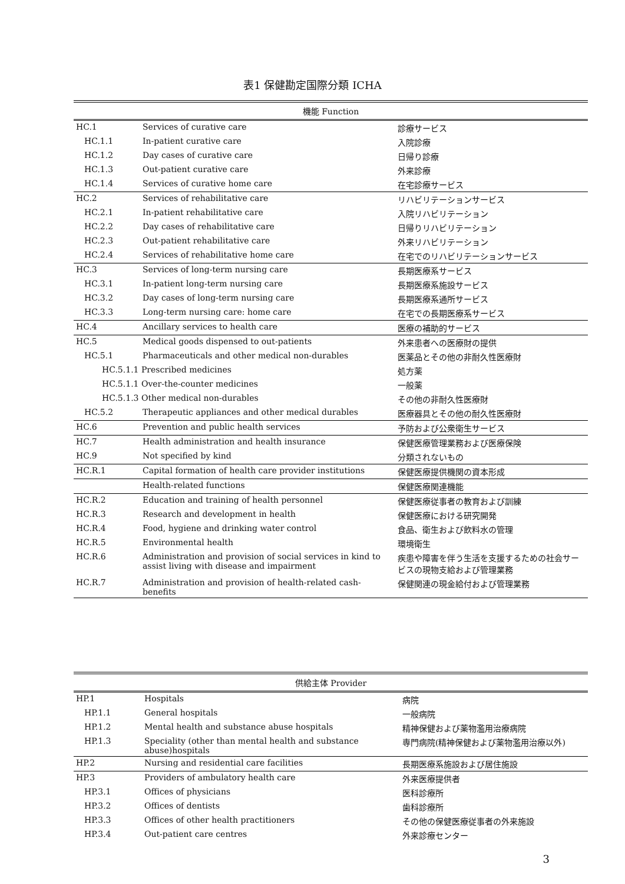表1 保健勘定国際分類 ICHA
| 機能 Function | | |
| --- | --- | --- |
| HC.1 | Services of curative care | 診療サービス |
| HC.1.1 | In-patient curative care | 入院診療 |
| HC.1.2 | Day cases of curative care | 日帰り診療 |
| HC.1.3 | Out-patient curative care | 外来診療 |
| HC.1.4 | Services of curative home care | 在宅診療サービス |
| HC.2 | Services of rehabilitative care | リハビリテーションサービス |
| HC.2.1 | In-patient rehabilitative care | 入院リハビリテーション |
| HC.2.2 | Day cases of rehabilitative care | 日帰りリハビリテーション |
| HC.2.3 | Out-patient rehabilitative care | 外来リハビリテーション |
| HC.2.4 | Services of rehabilitative home care | 在宅でのリハビリテーションサービス |
| HC.3 | Services of long-term nursing care | 長期医療系サービス |
| HC.3.1 | In-patient long-term nursing care | 長期医療系施設サービス |
| HC.3.2 | Day cases of long-term nursing care | 長期医療系通所サービス |
| HC.3.3 | Long-term nursing care: home care | 在宅での長期医療系サービス |
| HC.4 | Ancillary services to health care | 医療の補助的サービス |
| HC.5 | Medical goods dispensed to out-patients | 外来患者への医療財の提供 |
| HC.5.1 | Pharmaceuticals and other medical non-durables | 医薬品とその他の非耐久性医療財 |
| HC.5.1.1 Prescribed medicines | | 処方薬 |
| HC.5.1.1 Over-the-counter medicines | | 一般薬 |
| HC.5.1.3 Other medical non-durables | | その他の非耐久性医療財 |
| HC.5.2 | Therapeutic appliances and other medical durables | 医療器具とその他の耐久性医療財 |
| HC.6 | Prevention and public health services | 予防および公衆衛生サービス |
| HC.7 | Health administration and health insurance | 保健医療管理業務および医療保険 |
| HC.9 | Not specified by kind | 分類されないもの |
| HC.R.1 | Capital formation of health care provider institutions | 保健医療提供機関の資本形成 |
| | Health-related functions | 保健医療関連機能 |
| HC.R.2 | Education and training of health personnel | 保健医療従事者の教育および訓練 |
| HC.R.3 | Research and development in health | 保健医療における研究開発 |
| HC.R.4 | Food, hygiene and drinking water control | 食品、衛生および飲料水の管理 |
| HC.R.5 | Environmental health | 環境衛生 |
| HC.R.6 | Administration and provision of social services in kind to assist living with disease and impairment | 疾患や障害を伴う生活を支援するための社会サービスの現物支給および管理業務 |
| HC.R.7 | Administration and provision of health-related cash-benefits | 保健関連の現金給付および管理業務 |
| 供給主体 Provider | | |
| --- | --- | --- |
| HP.1 | Hospitals | 病院 |
| HP.1.1 | General hospitals | 一般病院 |
| HP.1.2 | Mental health and substance abuse hospitals | 精神保健および薬物濫用治療病院 |
| HP.1.3 | Speciality (other than mental health and substance abuse)hospitals | 専門病院(精神保健および薬物濫用治療以外) |
| HP.2 | Nursing and residential care facilities | 長期医療系施設および居住施設 |
| HP.3 | Providers of ambulatory health care | 外来医療提供者 |
| HP.3.1 | Offices of physicians | 医科診療所 |
| HP.3.2 | Offices of dentists | 歯科診療所 |
| HP.3.3 | Offices of other health practitioners | その他の保健医療従事者の外来施設 |
| HP.3.4 | Out-patient care centres | 外来診療センター |
3